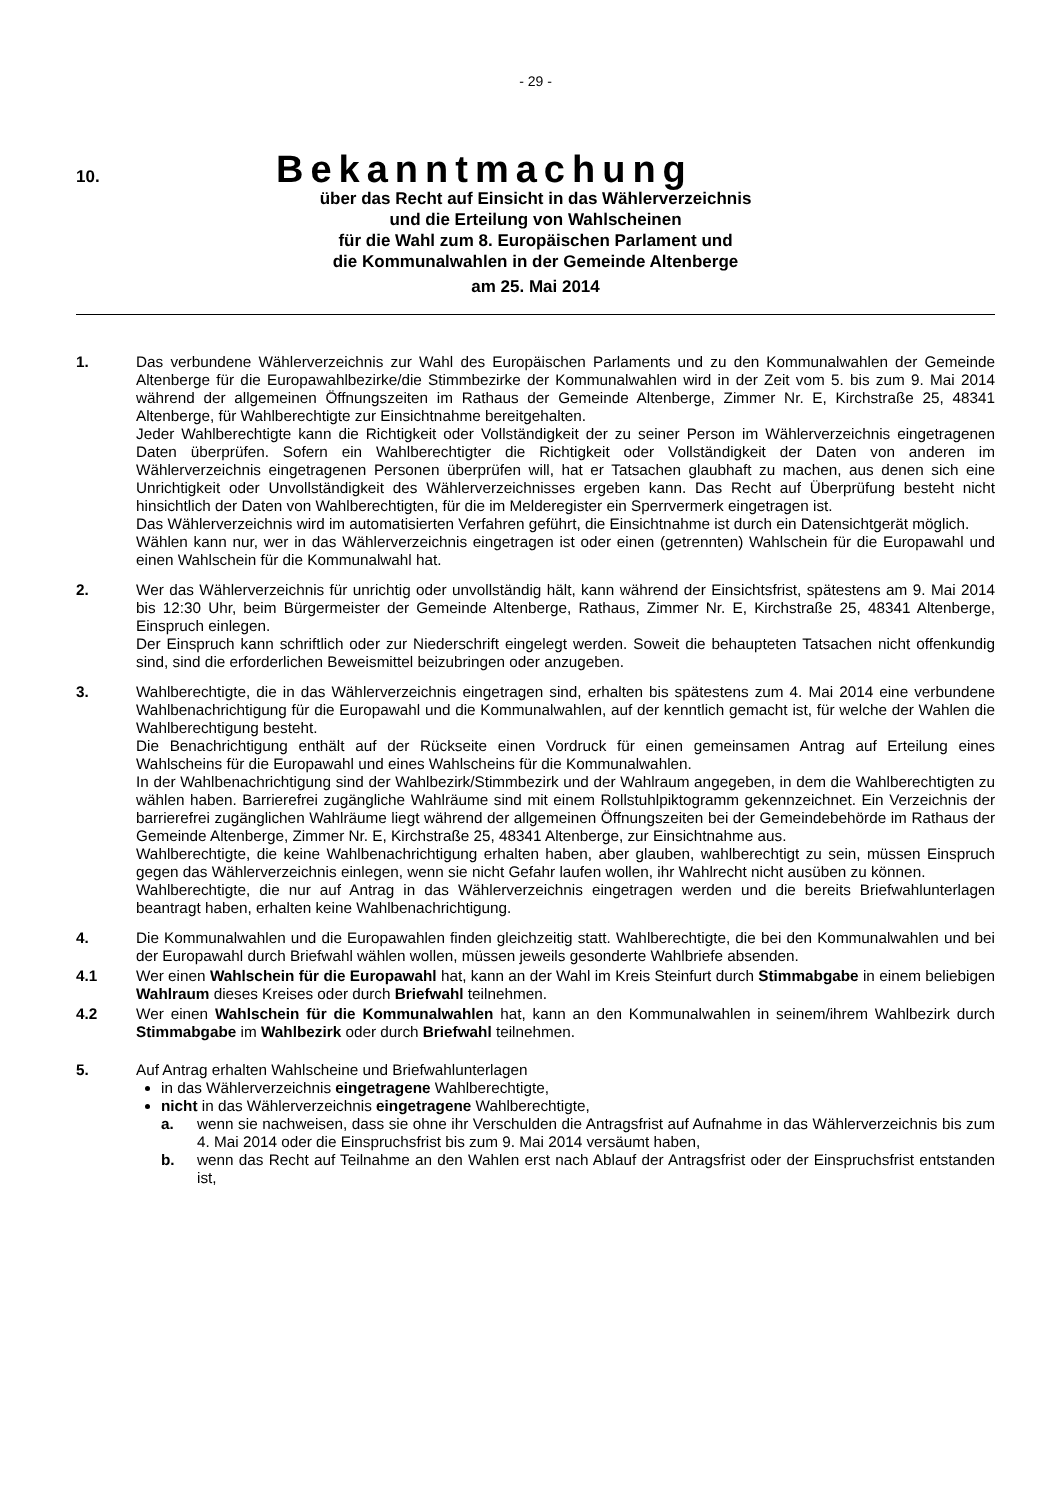- 29 -
10.
Bekanntmachung
über das Recht auf Einsicht in das Wählerverzeichnis
und die Erteilung von Wahlscheinen
für die Wahl zum 8. Europäischen Parlament und
die Kommunalwahlen in der Gemeinde Altenberge
am 25. Mai 2014
1. Das verbundene Wählerverzeichnis zur Wahl des Europäischen Parlaments und zu den Kommunalwahlen der Gemeinde Altenberge für die Europawahlbezirke/die Stimmbezirke der Kommunalwahlen wird in der Zeit vom 5. bis zum 9. Mai 2014 während der allgemeinen Öffnungszeiten im Rathaus der Gemeinde Altenberge, Zimmer Nr. E, Kirchstraße 25, 48341 Altenberge, für Wahlberechtigte zur Einsichtnahme bereitgehalten.
Jeder Wahlberechtigte kann die Richtigkeit oder Vollständigkeit der zu seiner Person im Wählerverzeichnis eingetragenen Daten überprüfen. Sofern ein Wahlberechtigter die Richtigkeit oder Vollständigkeit der Daten von anderen im Wählerverzeichnis eingetragenen Personen überprüfen will, hat er Tatsachen glaubhaft zu machen, aus denen sich eine Unrichtigkeit oder Unvollständigkeit des Wählerverzeichnisses ergeben kann. Das Recht auf Überprüfung besteht nicht hinsichtlich der Daten von Wahlberechtigten, für die im Melderegister ein Sperrvermerk eingetragen ist.
Das Wählerverzeichnis wird im automatisierten Verfahren geführt, die Einsichtnahme ist durch ein Datensichtgerät möglich.
Wählen kann nur, wer in das Wählerverzeichnis eingetragen ist oder einen (getrennten) Wahlschein für die Europawahl und einen Wahlschein für die Kommunalwahl hat.
2. Wer das Wählerverzeichnis für unrichtig oder unvollständig hält, kann während der Einsichtsfrist, spätestens am 9. Mai 2014 bis 12:30 Uhr, beim Bürgermeister der Gemeinde Altenberge, Rathaus, Zimmer Nr. E, Kirchstraße 25, 48341 Altenberge, Einspruch einlegen.
Der Einspruch kann schriftlich oder zur Niederschrift eingelegt werden. Soweit die behaupteten Tatsachen nicht offenkundig sind, sind die erforderlichen Beweismittel beizubringen oder anzugeben.
3. Wahlberechtigte, die in das Wählerverzeichnis eingetragen sind, erhalten bis spätestens zum 4. Mai 2014 eine verbundene Wahlbenachrichtigung für die Europawahl und die Kommunalwahlen, auf der kenntlich gemacht ist, für welche der Wahlen die Wahlberechtigung besteht.
Die Benachrichtigung enthält auf der Rückseite einen Vordruck für einen gemeinsamen Antrag auf Erteilung eines Wahlscheins für die Europawahl und eines Wahlscheins für die Kommunalwahlen.
In der Wahlbenachrichtigung sind der Wahlbezirk/Stimmbezirk und der Wahlraum angegeben, in dem die Wahlberechtigten zu wählen haben. Barrierefrei zugängliche Wahlräume sind mit einem Rollstuhlpiktogramm gekennzeichnet. Ein Verzeichnis der barrierefrei zugänglichen Wahlräume liegt während der allgemeinen Öffnungszeiten bei der Gemeindebehörde im Rathaus der Gemeinde Altenberge, Zimmer Nr. E, Kirchstraße 25, 48341 Altenberge, zur Einsichtnahme aus.
Wahlberechtigte, die keine Wahlbenachrichtigung erhalten haben, aber glauben, wahlberechtigt zu sein, müssen Einspruch gegen das Wählerverzeichnis einlegen, wenn sie nicht Gefahr laufen wollen, ihr Wahlrecht nicht ausüben zu können.
Wahlberechtigte, die nur auf Antrag in das Wählerverzeichnis eingetragen werden und die bereits Briefwahlunterlagen beantragt haben, erhalten keine Wahlbenachrichtigung.
4. Die Kommunalwahlen und die Europawahlen finden gleichzeitig statt. Wahlberechtigte, die bei den Kommunalwahlen und bei der Europawahl durch Briefwahl wählen wollen, müssen jeweils gesonderte Wahlbriefe absenden.
4.1 Wer einen Wahlschein für die Europawahl hat, kann an der Wahl im Kreis Steinfurt durch Stimmabgabe in einem beliebigen Wahlraum dieses Kreises oder durch Briefwahl teilnehmen.
4.2 Wer einen Wahlschein für die Kommunalwahlen hat, kann an den Kommunalwahlen in seinem/ihrem Wahlbezirk durch Stimmabgabe im Wahlbezirk oder durch Briefwahl teilnehmen.
5. Auf Antrag erhalten Wahlscheine und Briefwahlunterlagen
in das Wählerverzeichnis eingetragene Wahlberechtigte,
nicht in das Wählerverzeichnis eingetragene Wahlberechtigte,
a. wenn sie nachweisen, dass sie ohne ihr Verschulden die Antragsfrist auf Aufnahme in das Wählerverzeichnis bis zum 4. Mai 2014 oder die Einspruchsfrist bis zum 9. Mai 2014 versäumt haben,
b. wenn das Recht auf Teilnahme an den Wahlen erst nach Ablauf der Antragsfrist oder der Einspruchsfrist entstanden ist,